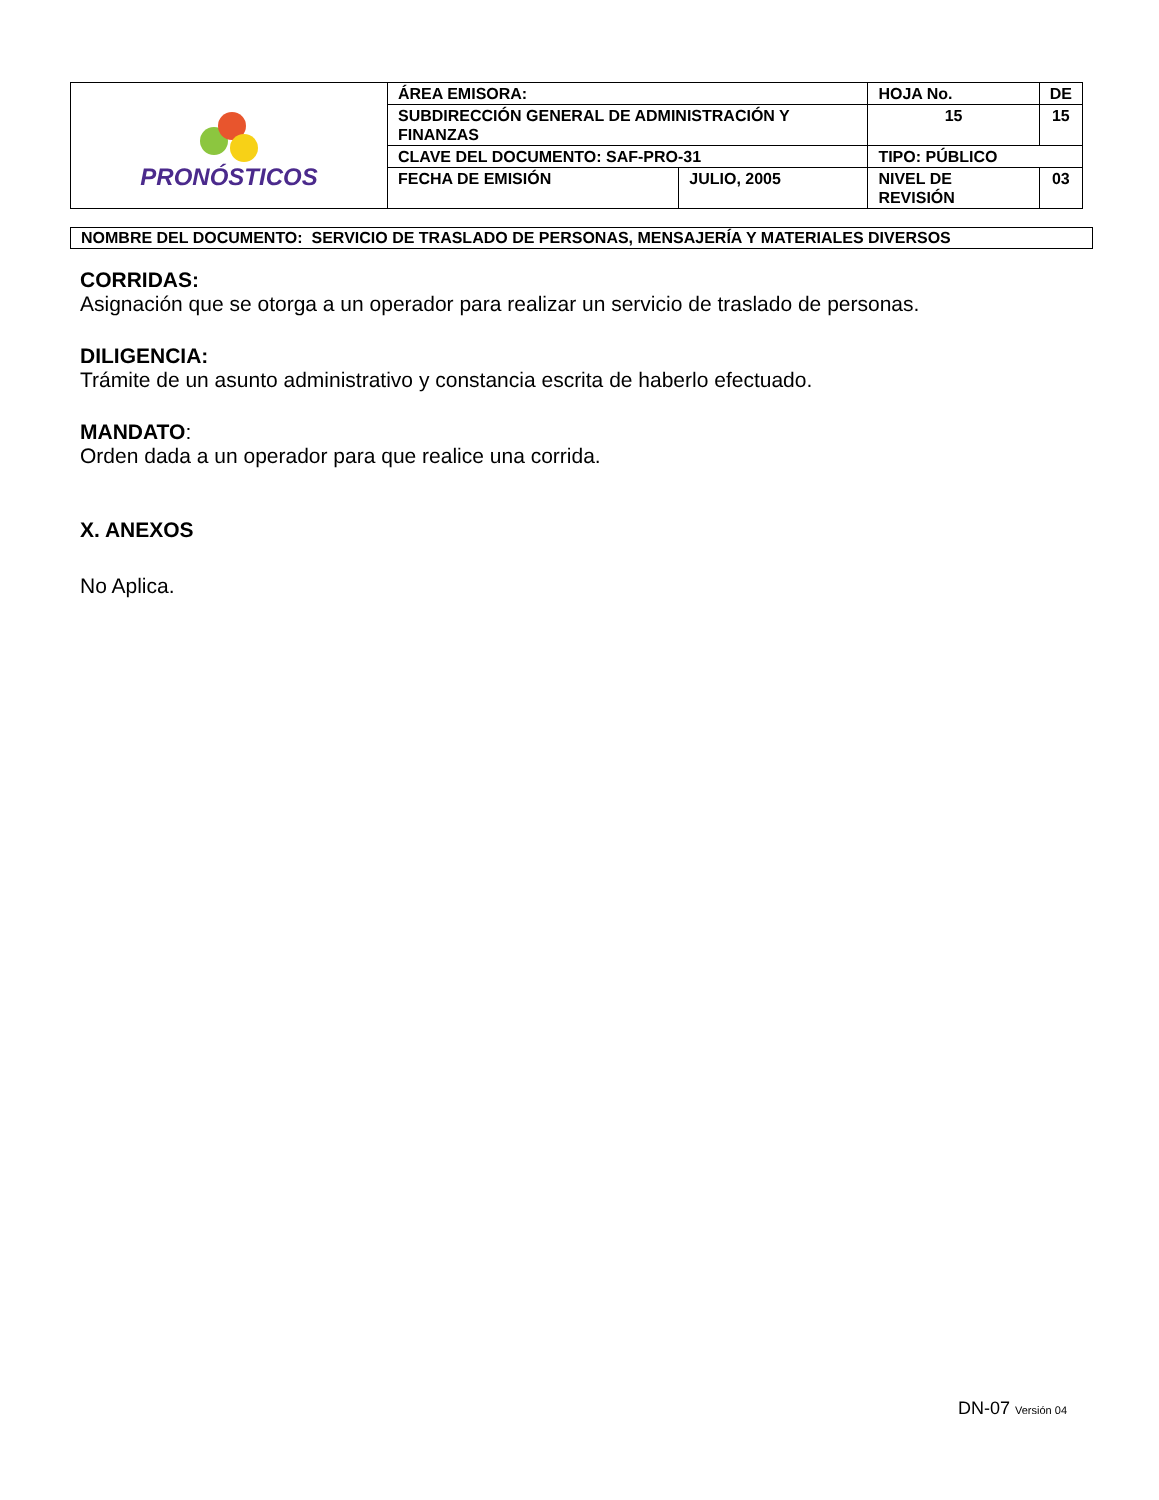| PRONÓSTICOS | ÁREA EMISORA: | | HOJA No. | | DE |
| | SUBDIRECCIÓN GENERAL DE ADMINISTRACIÓN Y FINANZAS | | 15 | | 15 |
| | CLAVE DEL DOCUMENTO: SAF-PRO-31 | | TIPO: PÚBLICO | | |
| | FECHA DE EMISIÓN | JULIO, 2005 | NIVEL DE REVISIÓN | 03 | |
NOMBRE DEL DOCUMENTO: SERVICIO DE TRASLADO DE PERSONAS, MENSAJERÍA Y MATERIALES DIVERSOS
CORRIDAS:
Asignación que se otorga a un operador para realizar un servicio de traslado de personas.
DILIGENCIA:
Trámite de un asunto administrativo y constancia escrita de haberlo efectuado.
MANDATO:
Orden dada a un operador para que realice una corrida.
X. ANEXOS
No Aplica.
DN-07 Versión 04